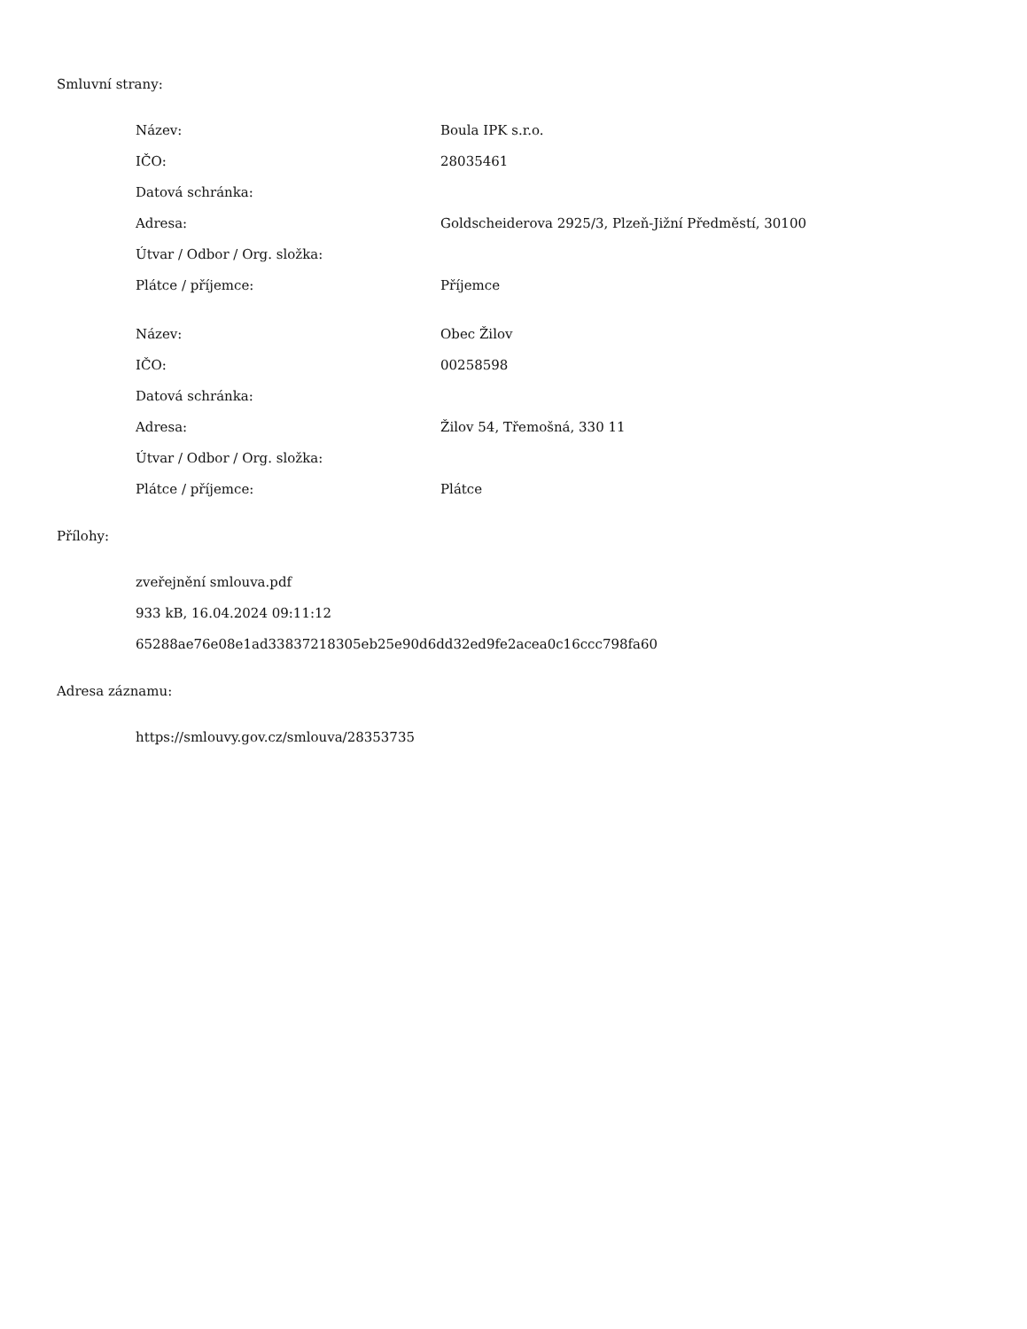Smluvní strany:
| Název: | Boula IPK s.r.o. |
| IČO: | 28035461 |
| Datová schránka: | |
| Adresa: | Goldscheiderova 2925/3, Plzeň-Jižní Předměstí, 30100 |
| Útvar / Odbor / Org. složka: | |
| Plátce / příjemce: | Příjemce |
| Název: | Obec Žilov |
| IČO: | 00258598 |
| Datová schránka: | |
| Adresa: | Žilov 54, Třemošná, 330 11 |
| Útvar / Odbor / Org. složka: | |
| Plátce / příjemce: | Plátce |
Přílohy:
zveřejnění smlouva.pdf
933 kB, 16.04.2024 09:11:12
65288ae76e08e1ad33837218305eb25e90d6dd32ed9fe2acea0c16ccc798fa60
Adresa záznamu:
https://smlouvy.gov.cz/smlouva/28353735